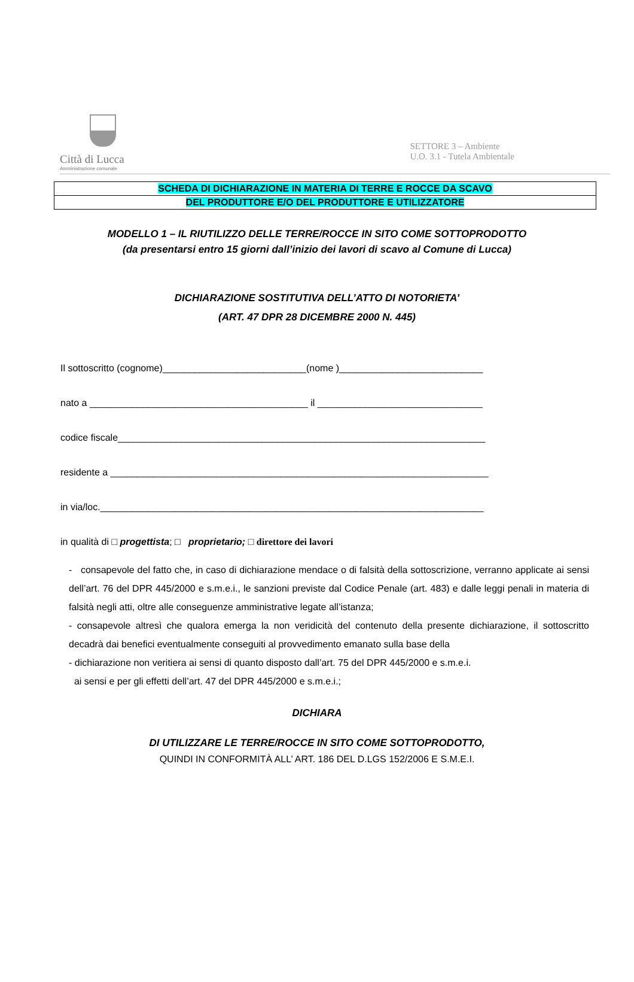Città di Lucca
Amministrazione comunale
SETTORE 3 – Ambiente
U.O. 3.1 - Tutela Ambientale
| SCHEDA DI DICHIARAZIONE IN MATERIA DI TERRE E ROCCE DA SCAVO |
| DEL PRODUTTORE E/O DEL PRODUTTORE E UTILIZZATORE |
MODELLO 1 – IL RIUTILIZZO DELLE TERRE/ROCCE IN SITO COME SOTTOPRODOTTO
(da presentarsi entro 15 giorni dall’inizio dei lavori di scavo al Comune di Lucca)
DICHIARAZIONE SOSTITUTIVA DELL’ATTO DI NOTORIETA’
(ART. 47 DPR 28 DICEMBRE 2000 N. 445)
Il sottoscritto (cognome)___________________________(nome )___________________________
nato a _________________________________________ il _______________________________
codice fiscale_____________________________________________________________________
residente a _______________________________________________________________________
in via/loc.________________________________________________________________________
in qualità di □ progettista; □ proprietario; □ direttore dei lavori
- consapevole del fatto che, in caso di dichiarazione mendace o di falsità della sottoscrizione, verranno applicate ai sensi dell’art. 76 del DPR 445/2000 e s.m.e.i., le sanzioni previste dal Codice Penale (art. 483) e dalle leggi penali in materia di falsità negli atti, oltre alle conseguenze amministrative legate all’istanza;
- consapevole altresì che qualora emerga la non veridicità del contenuto della presente dichiarazione, il sottoscritto decadrà dai benefici eventualmente conseguiti al provvedimento emanato sulla base della
- dichiarazione non veritiera ai sensi di quanto disposto dall’art. 75 del DPR 445/2000 e s.m.e.i.
ai sensi e per gli effetti dell’art. 47 del DPR 445/2000 e s.m.e.i.;
DICHIARA
DI UTILIZZARE LE TERRE/ROCCE IN SITO COME SOTTOPRODOTTO,
QUINDI IN CONFORMITÀ ALL’ ART. 186 DEL D.LGS 152/2006 E S.M.E.I.